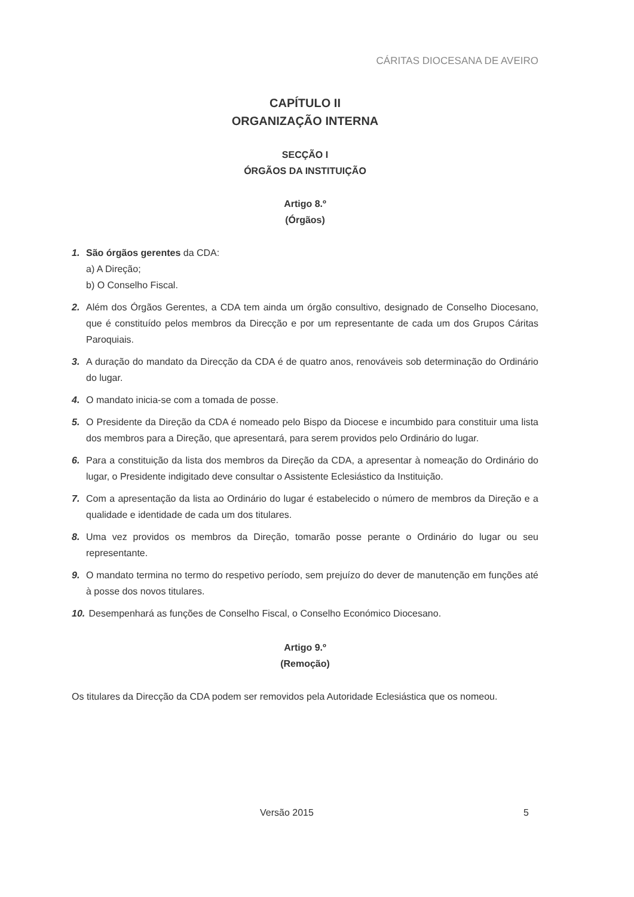CÁRITAS DIOCESANA DE AVEIRO
CAPÍTULO II
ORGANIZAÇÃO INTERNA
SECÇÃO I
ÓRGÃOS DA INSTITUIÇÃO
Artigo 8.º
(Órgãos)
1. São órgãos gerentes da CDA:
a) A Direção;
b) O Conselho Fiscal.
2. Além dos Órgãos Gerentes, a CDA tem ainda um órgão consultivo, designado de Conselho Diocesano, que é constituído pelos membros da Direcção e por um representante de cada um dos Grupos Cáritas Paroquiais.
3. A duração do mandato da Direcção da CDA é de quatro anos, renováveis sob determinação do Ordinário do lugar.
4. O mandato inicia-se com a tomada de posse.
5. O Presidente da Direção da CDA é nomeado pelo Bispo da Diocese e incumbido para constituir uma lista dos membros para a Direção, que apresentará, para serem providos pelo Ordinário do lugar.
6. Para a constituição da lista dos membros da Direção da CDA, a apresentar à nomeação do Ordinário do lugar, o Presidente indigitado deve consultar o Assistente Eclesiástico da Instituição.
7. Com a apresentação da lista ao Ordinário do lugar é estabelecido o número de membros da Direção e a qualidade e identidade de cada um dos titulares.
8. Uma vez providos os membros da Direção, tomarão posse perante o Ordinário do lugar ou seu representante.
9. O mandato termina no termo do respetivo período, sem prejuízo do dever de manutenção em funções até à posse dos novos titulares.
10.
Desempenhará as funções de Conselho Fiscal, o Conselho Económico Diocesano.
Artigo 9.º
(Remoção)
Os titulares da Direcção da CDA podem ser removidos pela Autoridade Eclesiástica que os nomeou.
Versão 2015 5